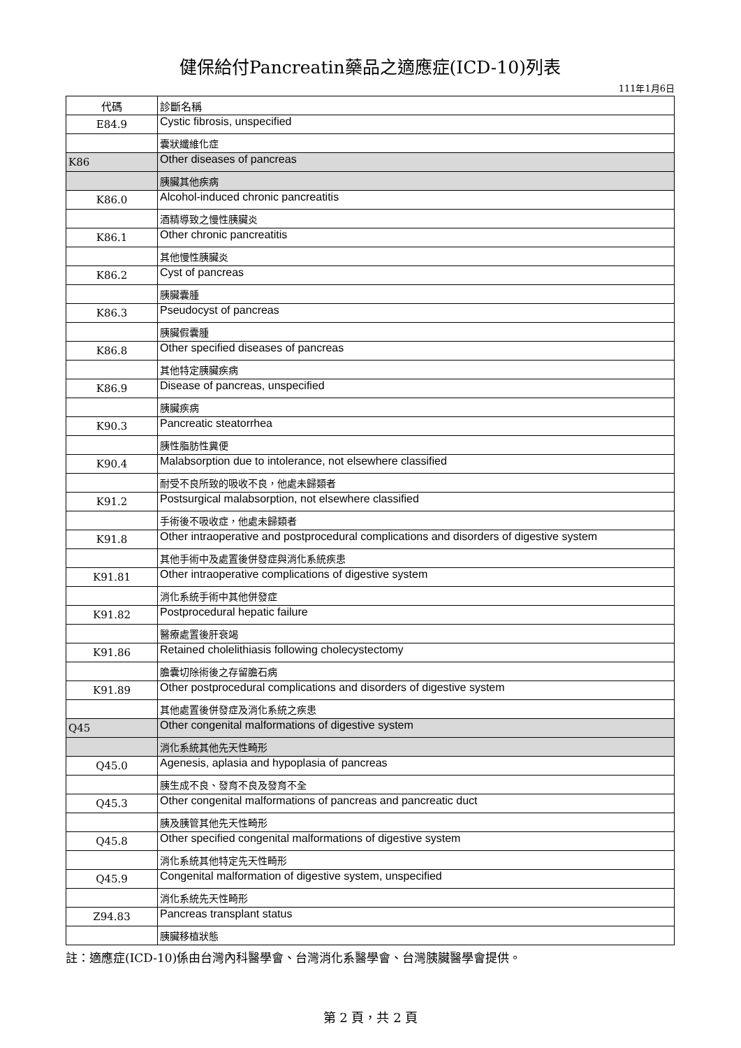健保給付Pancreatin藥品之適應症(ICD-10)列表
111年1月6日
| 代碼 | 診斷名稱 |
| --- | --- |
| E84.9 | Cystic fibrosis, unspecified |
| | 囊狀纖維化症 |
| K86 | Other diseases of pancreas |
| | 胰臟其他疾病 |
| K86.0 | Alcohol-induced chronic pancreatitis |
| | 酒精導致之慢性胰臟炎 |
| K86.1 | Other chronic pancreatitis |
| | 其他慢性胰臟炎 |
| K86.2 | Cyst of pancreas |
| | 胰臟囊腫 |
| K86.3 | Pseudocyst of pancreas |
| | 胰臟假囊腫 |
| K86.8 | Other specified diseases of pancreas |
| | 其他特定胰臟疾病 |
| K86.9 | Disease of pancreas, unspecified |
| | 胰臟疾病 |
| K90.3 | Pancreatic steatorrhea |
| | 胰性脂肪性糞便 |
| K90.4 | Malabsorption due to intolerance, not elsewhere classified |
| | 耐受不良所致的吸收不良，他處未歸類者 |
| K91.2 | Postsurgical malabsorption, not elsewhere classified |
| | 手術後不吸收症，他處未歸類者 |
| K91.8 | Other intraoperative and postprocedural complications and disorders of digestive system |
| | 其他手術中及處置後併發症與消化系統疾患 |
| K91.81 | Other intraoperative complications of digestive system |
| | 消化系統手術中其他併發症 |
| K91.82 | Postprocedural hepatic failure |
| | 醫療處置後肝衰竭 |
| K91.86 | Retained cholelithiasis following cholecystectomy |
| | 膽囊切除術後之存留膽石病 |
| K91.89 | Other postprocedural complications and disorders of digestive system |
| | 其他處置後併發症及消化系統之疾患 |
| Q45 | Other congenital malformations of digestive system |
| | 消化系統其他先天性畸形 |
| Q45.0 | Agenesis, aplasia and hypoplasia of pancreas |
| | 胰生成不良、發育不良及發育不全 |
| Q45.3 | Other congenital malformations of pancreas and pancreatic duct |
| | 胰及胰管其他先天性畸形 |
| Q45.8 | Other specified congenital malformations of digestive system |
| | 消化系統其他特定先天性畸形 |
| Q45.9 | Congenital malformation of digestive system, unspecified |
| | 消化系統先天性畸形 |
| Z94.83 | Pancreas transplant status |
| | 胰臟移植狀態 |
註：適應症(ICD-10)係由台灣內科醫學會、台灣消化系醫學會、台灣胰臟醫學會提供。
第 2 頁，共 2 頁